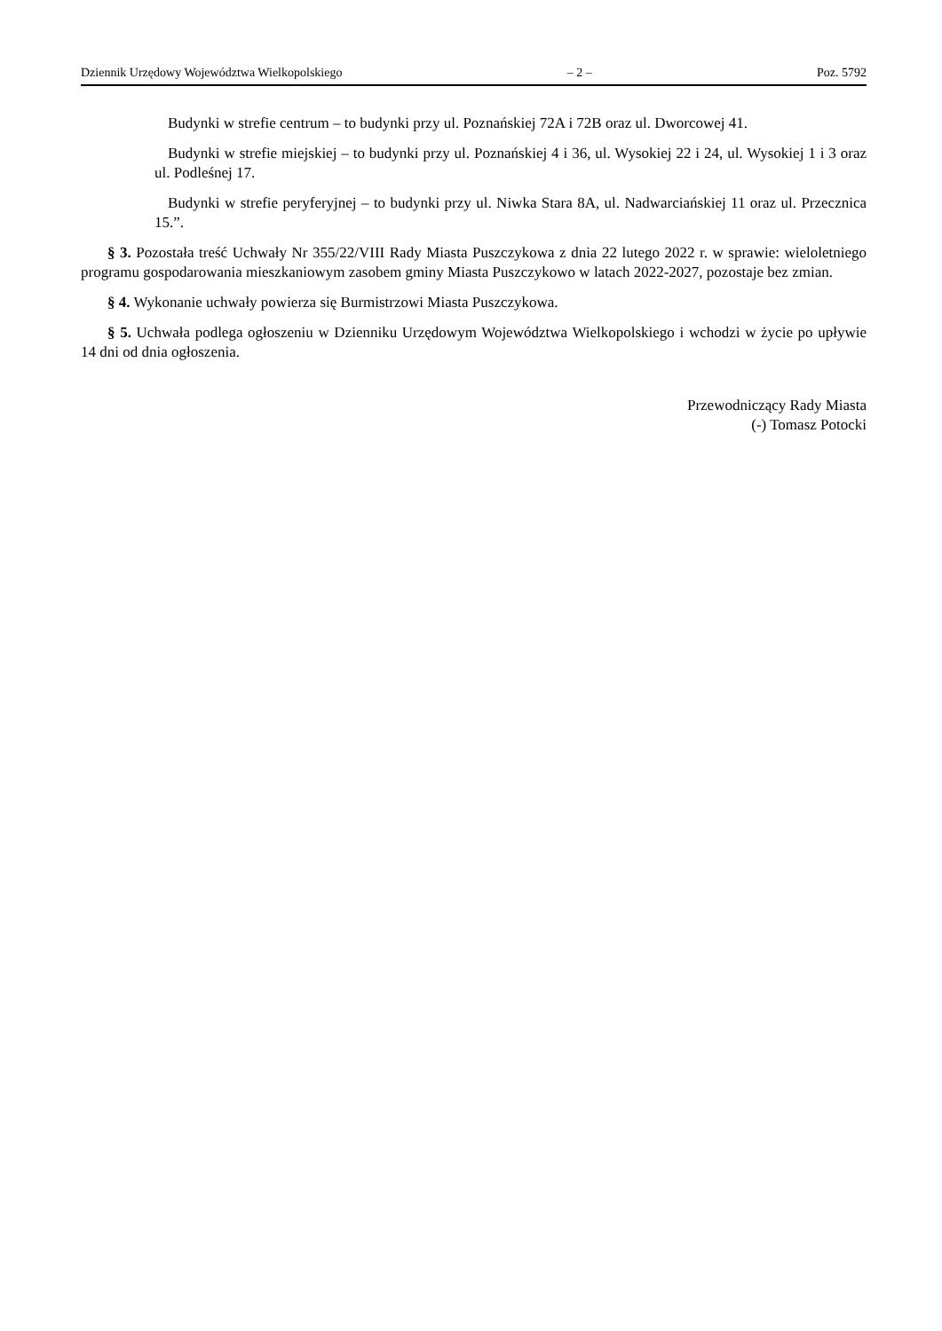Dziennik Urzędowy Województwa Wielkopolskiego – 2 – Poz. 5792
Budynki w strefie centrum – to budynki przy ul. Poznańskiej 72A i 72B oraz ul. Dworcowej 41.
Budynki w strefie miejskiej – to budynki przy ul. Poznańskiej 4 i 36, ul. Wysokiej 22 i 24, ul. Wysokiej 1 i 3 oraz ul. Podleśnej 17.
Budynki w strefie peryferyjnej – to budynki przy ul. Niwka Stara 8A, ul. Nadwarciańskiej 11 oraz ul. Przecznica 15.”.
§ 3. Pozostała treść Uchwały Nr 355/22/VIII Rady Miasta Puszczykowa z dnia 22 lutego 2022 r. w sprawie: wieloletniego programu gospodarowania mieszkaniowym zasobem gminy Miasta Puszczykowo w latach 2022-2027, pozostaje bez zmian.
§ 4. Wykonanie uchwały powierza się Burmistrzowi Miasta Puszczykowa.
§ 5. Uchwała podlega ogłoszeniu w Dzienniku Urzędowym Województwa Wielkopolskiego i wchodzi w życie po upływie 14 dni od dnia ogłoszenia.
Przewodniczący Rady Miasta
(-) Tomasz Potocki